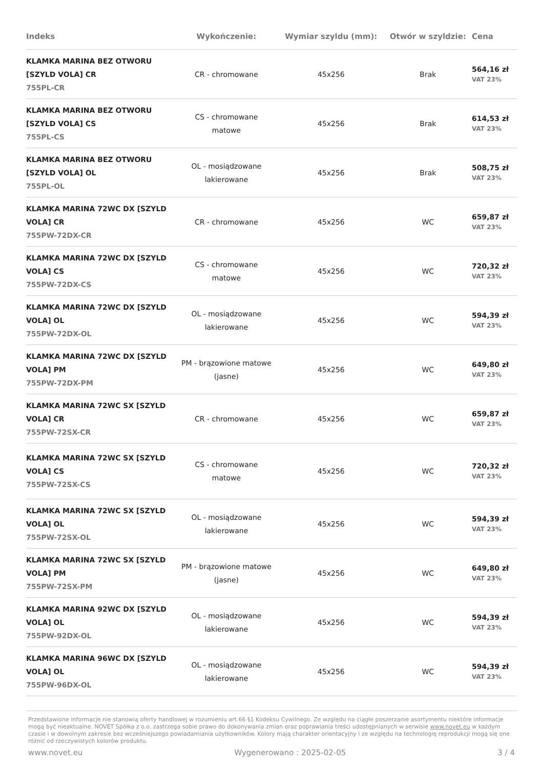| Indeks | Wykończenie: | Wymiar szyldu (mm): | Otwór w szyldzie: | Cena |
| --- | --- | --- | --- | --- |
| KLAMKA MARINA BEZ OTWORU [SZYLD VOLA] CR 755PL-CR | CR - chromowane | 45x256 | Brak | 564,16 zł VAT 23% |
| KLAMKA MARINA BEZ OTWORU [SZYLD VOLA] CS 755PL-CS | CS - chromowane matowe | 45x256 | Brak | 614,53 zł VAT 23% |
| KLAMKA MARINA BEZ OTWORU [SZYLD VOLA] OL 755PL-OL | OL - mosiądzowane lakierowane | 45x256 | Brak | 508,75 zł VAT 23% |
| KLAMKA MARINA 72WC DX [SZYLD VOLA] CR 755PW-72DX-CR | CR - chromowane | 45x256 | WC | 659,87 zł VAT 23% |
| KLAMKA MARINA 72WC DX [SZYLD VOLA] CS 755PW-72DX-CS | CS - chromowane matowe | 45x256 | WC | 720,32 zł VAT 23% |
| KLAMKA MARINA 72WC DX [SZYLD VOLA] OL 755PW-72DX-OL | OL - mosiądzowane lakierowane | 45x256 | WC | 594,39 zł VAT 23% |
| KLAMKA MARINA 72WC DX [SZYLD VOLA] PM 755PW-72DX-PM | PM - brązowione matowe (jasne) | 45x256 | WC | 649,80 zł VAT 23% |
| KLAMKA MARINA 72WC SX [SZYLD VOLA] CR 755PW-72SX-CR | CR - chromowane | 45x256 | WC | 659,87 zł VAT 23% |
| KLAMKA MARINA 72WC SX [SZYLD VOLA] CS 755PW-72SX-CS | CS - chromowane matowe | 45x256 | WC | 720,32 zł VAT 23% |
| KLAMKA MARINA 72WC SX [SZYLD VOLA] OL 755PW-72SX-OL | OL - mosiądzowane lakierowane | 45x256 | WC | 594,39 zł VAT 23% |
| KLAMKA MARINA 72WC SX [SZYLD VOLA] PM 755PW-72SX-PM | PM - brązowione matowe (jasne) | 45x256 | WC | 649,80 zł VAT 23% |
| KLAMKA MARINA 92WC DX [SZYLD VOLA] OL 755PW-92DX-OL | OL - mosiądzowane lakierowane | 45x256 | WC | 594,39 zł VAT 23% |
| KLAMKA MARINA 96WC DX [SZYLD VOLA] OL 755PW-96DX-OL | OL - mosiądzowane lakierowane | 45x256 | WC | 594,39 zł VAT 23% |
Przedstawione informacje nie stanowią oferty handlowej w rozumieniu art.66 §1 Kodeksu Cywilnego. Ze względu na ciągłe poszerzanie asortymentu niektóre informacje mogą być nieaktualne. NOVET Spółka z o.o. zastrzega sobie prawo do dokonywania zmian oraz poprawiania treści udostępnianych w serwisie www.novet.eu w każdym czasie i w dowolnym zakresie bez wcześniejszego powiadamiania użytkowników. Kolory mają charakter orientacyjny i ze względu na technologię reprodukcji mogą się one różnić od rzeczywistych kolorów produktu.
www.novet.eu Wygenerowano : 2025-02-05 3 / 4